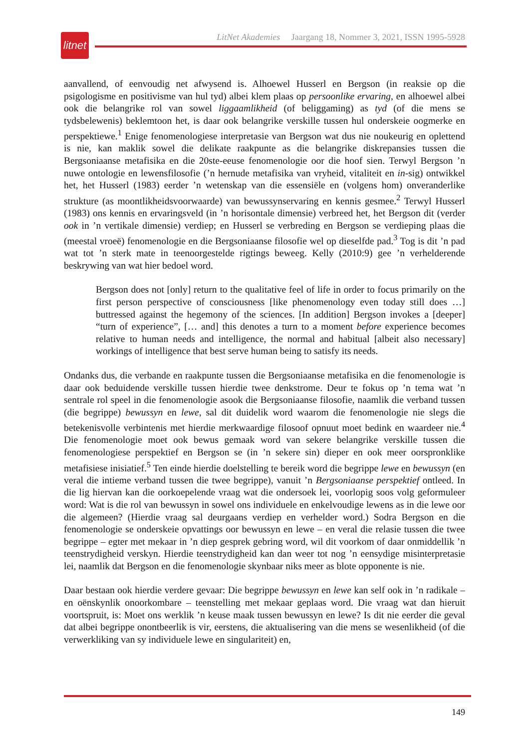litnet
LitNet Akademies Jaargang 18, Nommer 3, 2021, ISSN 1995-5928
aanvallend, of eenvoudig net afwysend is. Alhoewel Husserl en Bergson (in reaksie op die psigologisme en positivisme van hul tyd) albei klem plaas op persoonlike ervaring, en alhoewel albei ook die belangrike rol van sowel liggaamlikheid (of beliggaming) as tyd (of die mens se tydsbelewenis) beklemtoon het, is daar ook belangrike verskille tussen hul onderskeie oogmerke en perspektiewe.<sup>1</sup> Enige fenomenologiese interpretasie van Bergson wat dus nie noukeurig en oplettend is nie, kan maklik sowel die delikate raakpunte as die belangrike diskrepansies tussen die Bergsoniaanse metafisika en die 20ste-eeuse fenomenologie oor die hoof sien. Terwyl Bergson ’n nuwe ontologie en lewensfilosofie (’n hernude metafisika van vryheid, vitaliteit en in-sig) ontwikkel het, het Husserl (1983) eerder ’n wetenskap van die essensiële en (volgens hom) onveranderlike strukture (as moontlikheidsvoorwaarde) van bewussynservaring en kennis gesmee.<sup>2</sup> Terwyl Husserl (1983) ons kennis en ervaringsveld (in ’n horisontale dimensie) verbreed het, het Bergson dit (verder ook in ’n vertikale dimensie) verdiep; en Husserl se verbreding en Bergson se verdieping plaas die (meestal vroeë) fenomenologie en die Bergsoniaanse filosofie wel op dieselfde pad.<sup>3</sup> Tog is dit ’n pad wat tot ’n sterk mate in teenoorgestelde rigtings beweeg. Kelly (2010:9) gee ’n verhelderende beskrywing van wat hier bedoel word.
Bergson does not [only] return to the qualitative feel of life in order to focus primarily on the first person perspective of consciousness [like phenomenology even today still does …] buttressed against the hegemony of the sciences. [In addition] Bergson invokes a [deeper] “turn of experience”, [… and] this denotes a turn to a moment before experience becomes relative to human needs and intelligence, the normal and habitual [albeit also necessary] workings of intelligence that best serve human being to satisfy its needs.
Ondanks dus, die verbande en raakpunte tussen die Bergsoniaanse metafisika en die fenomenologie is daar ook beduidende verskille tussen hierdie twee denkstrome. Deur te fokus op ’n tema wat ’n sentrale rol speel in die fenomenologie asook die Bergsoniaanse filosofie, naamlik die verband tussen (die begrippe) bewussyn en lewe, sal dit duidelik word waarom die fenomenologie nie slegs die betekenisvolle verbintenis met hierdie merkwaardige filosoof opnuut moet bedink en waardeer nie.<sup>4</sup> Die fenomenologie moet ook bewus gemaak word van sekere belangrike verskille tussen die fenomenologiese perspektief en Bergson se (in ’n sekere sin) dieper en ook meer oorspronklike metafisiese inisiatief.<sup>5</sup> Ten einde hierdie doelstelling te bereik word die begrippe lewe en bewussyn (en veral die intieme verband tussen die twee begrippe), vanuit ’n Bergsoniaanse perspektief ontleed. In die lig hiervan kan die oorkoepelende vraag wat die ondersoek lei, voorlopig soos volg geformuleer word: Wat is die rol van bewussyn in sowel ons individuele en enkelvoudige lewens as in die lewe oor die algemeen? (Hierdie vraag sal deurgaans verdiep en verhelder word.) Sodra Bergson en die fenomenologie se onderskeie opvattings oor bewussyn en lewe – en veral die relasie tussen die twee begrippe – egter met mekaar in ’n diep gesprek gebring word, wil dit voorkom of daar onmiddellik ’n teenstrydigheid verskyn. Hierdie teenstrydigheid kan dan weer tot nog ’n eensydige misinterpretasie lei, naamlik dat Bergson en die fenomenologie skynbaar niks meer as blote opponente is nie.
Daar bestaan ook hierdie verdere gevaar: Die begrippe bewussyn en lewe kan self ook in ’n radikale – en oënskynlik onoorkombare – teenstelling met mekaar geplaas word. Die vraag wat dan hieruit voortspruit, is: Moet ons werklik ’n keuse maak tussen bewussyn en lewe? Is dit nie eerder die geval dat albei begrippe onontbeerlik is vir, eerstens, die aktualisering van die mens se wesenlikheid (of die verwerkliking van sy individuele lewe en singulariteit) en,
149